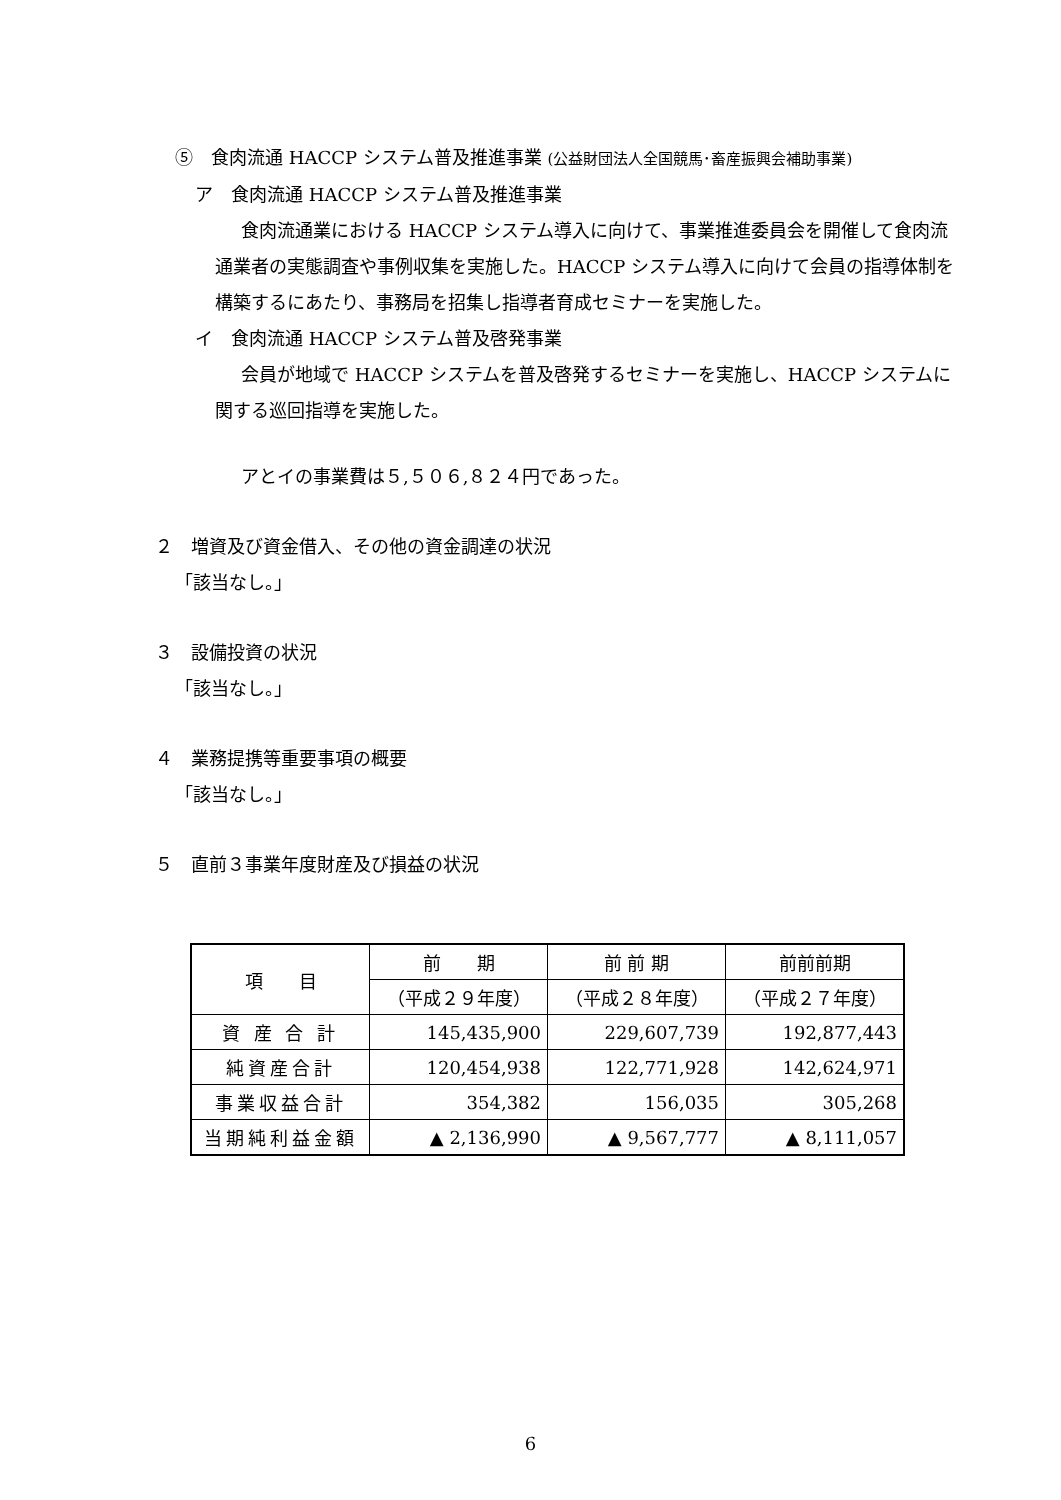⑤　食肉流通 HACCP システム普及推進事業 (公益財団法人全国競馬･畜産振興会補助事業)
ア　食肉流通 HACCP システム普及推進事業
食肉流通業における HACCP システム導入に向けて、事業推進委員会を開催して食肉流通業者の実態調査や事例収集を実施した。HACCP システム導入に向けて会員の指導体制を構築するにあたり、事務局を招集し指導者育成セミナーを実施した。
イ　食肉流通 HACCP システム普及啓発事業
会員が地域で HACCP システムを普及啓発するセミナーを実施し、HACCP システムに関する巡回指導を実施した。
アとイの事業費は５,５０６,８２４円であった。
２　増資及び資金借入、その他の資金調達の状況
「該当なし。」
３　設備投資の状況
「該当なし。」
４　業務提携等重要事項の概要
「該当なし。」
５　直前３事業年度財産及び損益の状況
| 項 目 | 前 期 | 前 前 期 | 前前前期 |
| --- | --- | --- | --- |
| | （平成２９年度） | （平成２８年度） | （平成２７年度） |
| 資 産 合 計 | 145,435,900 | 229,607,739 | 192,877,443 |
| 純資産合計 | 120,454,938 | 122,771,928 | 142,624,971 |
| 事業収益合計 | 354,382 | 156,035 | 305,268 |
| 当期純利益金額 | ▲ 2,136,990 | ▲ 9,567,777 | ▲ 8,111,057 |
6